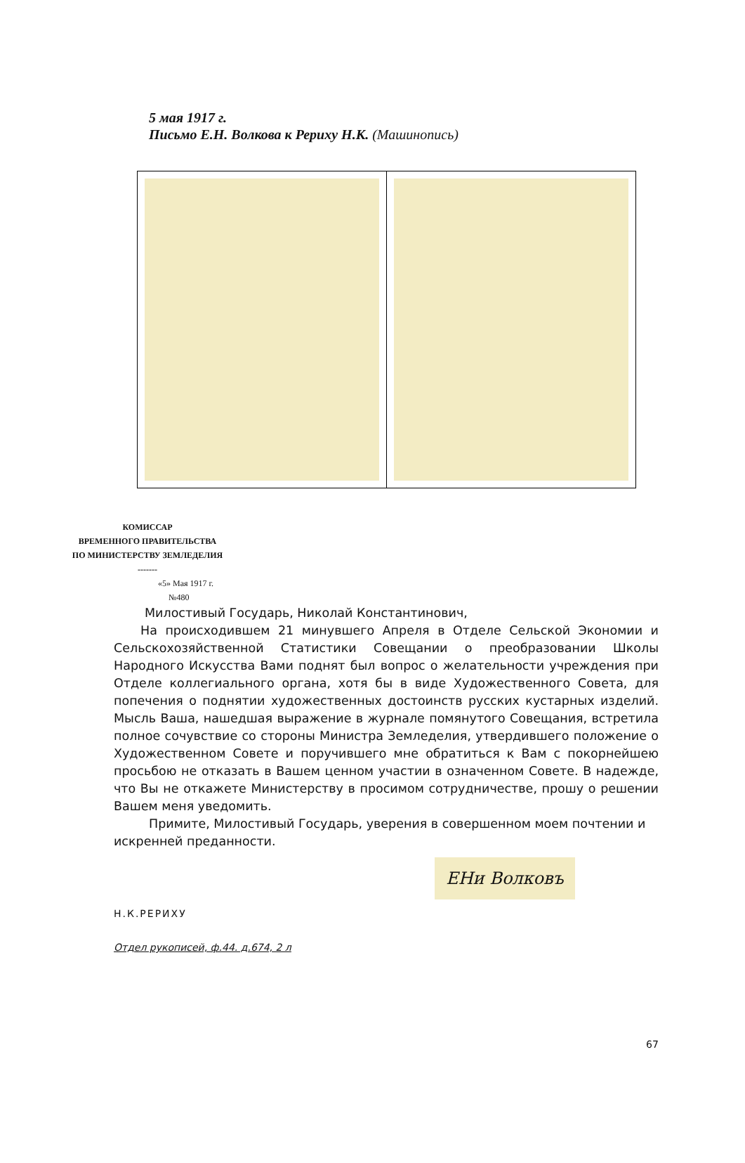5 мая 1917 г.
Письмо Е.Н. Волкова к Рериху Н.К. (Машинопись)
КОМИССАР
ВРЕМЕННОГО ПРАВИТЕЛЬСТВА
ПО МИНИСТЕРСТВУ ЗЕМЛЕДЕЛИЯ
-------
«5» Мая 1917 г.
№480
Милостивый Государь, Николай Константинович,
На происходившем 21 минувшего Апреля в Отделе Сельской Экономии и Сельскохозяйственной Статистики Совещании о преобразовании Школы Народного Искусства Вами поднят был вопрос о желательности учреждения при Отделе коллегиального органа, хотя бы в виде Художественного Совета, для попечения о поднятии художественных достоинств русских кустарных изделий. Мысль Ваша, нашедшая выражение в журнале помянутого Совещания, встретила полное сочувствие со стороны Министра Земледелия, утвердившего положение о Художественном Совете и поручившего мне обратиться к Вам с покорнейшею просьбою не отказать в Вашем ценном участии в означенном Совете. В надежде, что Вы не откажете Министерству в просимом сотрудничестве, прошу о решении Вашем меня уведомить.
Примите, Милостивый Государь, уверения в совершенном моем почтении и искренней преданности.
ЕНи Волковъ
Н.К.РЕРИХУ
Отдел рукописей, ф.44. д.674, 2 л
67